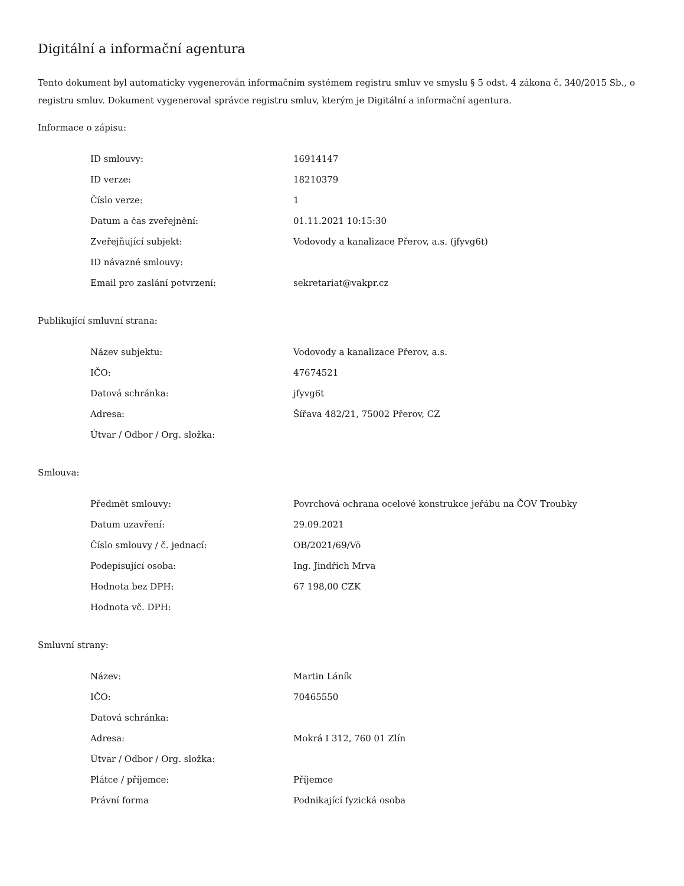Digitální a informační agentura
Tento dokument byl automaticky vygenerován informačním systémem registru smluv ve smyslu § 5 odst. 4 zákona č. 340/2015 Sb., o registru smluv. Dokument vygeneroval správce registru smluv, kterým je Digitální a informační agentura.
Informace o zápisu:
| ID smlouvy: | 16914147 |
| ID verze: | 18210379 |
| Číslo verze: | 1 |
| Datum a čas zveřejnění: | 01.11.2021 10:15:30 |
| Zveřejňující subjekt: | Vodovody a kanalizace Přerov, a.s. (jfyvg6t) |
| ID návazné smlouvy: | |
| Email pro zaslání potvrzení: | sekretariat@vakpr.cz |
Publikující smluvní strana:
| Název subjektu: | Vodovody a kanalizace Přerov, a.s. |
| IČO: | 47674521 |
| Datová schránka: | jfyvg6t |
| Adresa: | Šířava 482/21, 75002 Přerov, CZ |
| Útvar / Odbor / Org. složka: | |
Smlouva:
| Předmět smlouvy: | Povrchová ochrana ocelové konstrukce jeřábu na ČOV Troubky |
| Datum uzavření: | 29.09.2021 |
| Číslo smlouvy / č. jednací: | OB/2021/69/Vö |
| Podepisující osoba: | Ing. Jindřich Mrva |
| Hodnota bez DPH: | 67 198,00 CZK |
| Hodnota vč. DPH: | |
Smluvní strany:
| Název: | Martin Láník |
| IČO: | 70465550 |
| Datová schránka: | |
| Adresa: | Mokrá I 312, 760 01 Zlín |
| Útvar / Odbor / Org. složka: | |
| Plátce / příjemce: | Příjemce |
| Právní forma | Podnikající fyzická osoba |